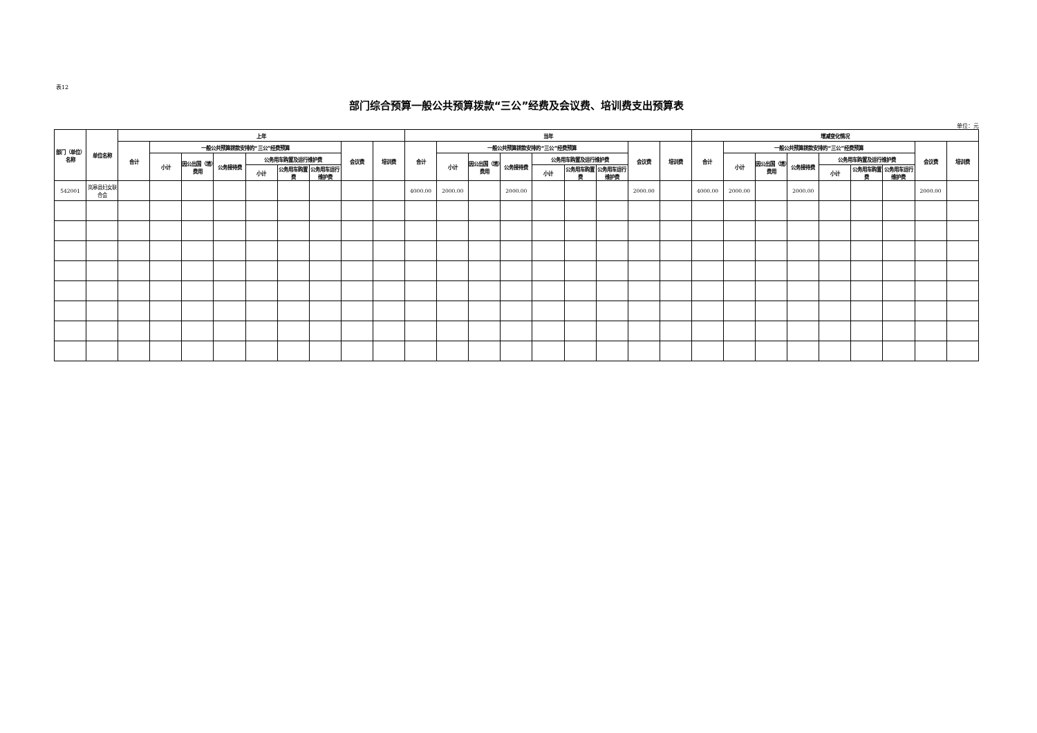表12
部门综合预算一般公共预算拨款“三公”经费及会议费、培训费支出预算表
单位：元
| 部门（单位）名称 | 单位名称 | 上年 | | | | | | | | | 当年 | | | | | | | | | 增减变化情况 | | | | | | | | |
| --- | --- | --- | --- | --- | --- | --- | --- | --- | --- | --- | --- | --- | --- | --- | --- | --- | --- | --- | --- | --- | --- | --- | --- | --- | --- | --- | --- | --- |
| | | 合计 | 一般公共预算拨款安排的“三公”经费预算 | | | | | | 会议费 | 培训费 | 合计 | 一般公共预算拨款安排的“三公”经费预算 | | | | | | 会议费 | 培训费 | 合计 | 一般公共预算拨款安排的“三公”经费预算 | | | | | | 会议费 | 培训费 |
| | | | 小计 | 因公出国（境）费用 | 公务接待费 | 公务用车购置及运行维护费 | | | | | | 小计 | 因公出国（境）费用 | 公务接待费 | 公务用车购置及运行维护费 | | | | | | 小计 | 因公出国（境）费用 | 公务接待费 | 公务用车购置及运行维护费 | | | | |
| | | | | | | 小计 | 公务用车购置费 | 公务用车运行维护费 | | | | | | | 小计 | 公务用车购置费 | 公务用车运行维护费 | | | | | | | 小计 | 公务用车购置费 | 公务用车运行维护费 | | |
| 542001 | 岚皋县妇女联合会 | | | | | | | | | | 4000.00 | 2000.00 | | 2000.00 | | | | 2000.00 | | 4000.00 | 2000.00 | | 2000.00 | | | | 2000.00 | |